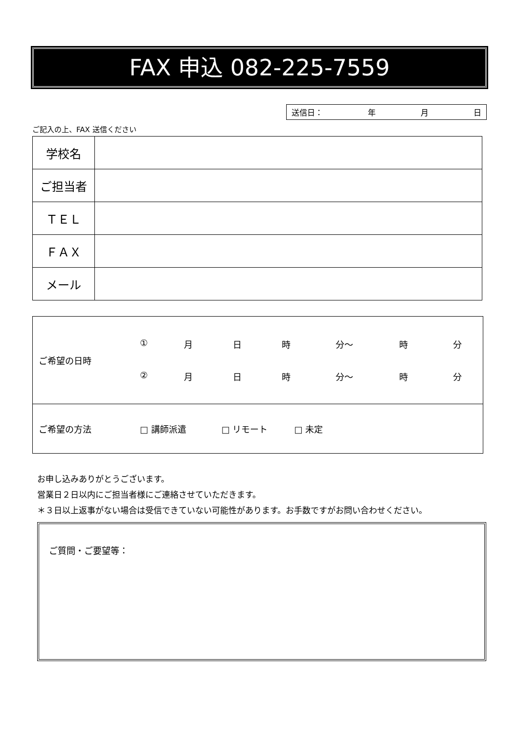FAX 申込 082-225-7559
送信日： 年 月 日
ご記入の上、FAX 送信ください
| 学校名 | |
| ご担当者 | |
| ＴＥＬ | |
| ＦＡＸ | |
| メール | |
| ご希望の日時 | ① 月 日 時 分～ 時 分 ② 月 日 時 分～ 時 分 |
| ご希望の方法 | □ 講師派遣 □ リモート □ 未定 |
お申し込みありがとうございます。
営業日２日以内にご担当者様にご連絡させていただきます。
＊３日以上返事がない場合は受信できていない可能性があります。お手数ですがお問い合わせください。
ご質問・ご要望等：